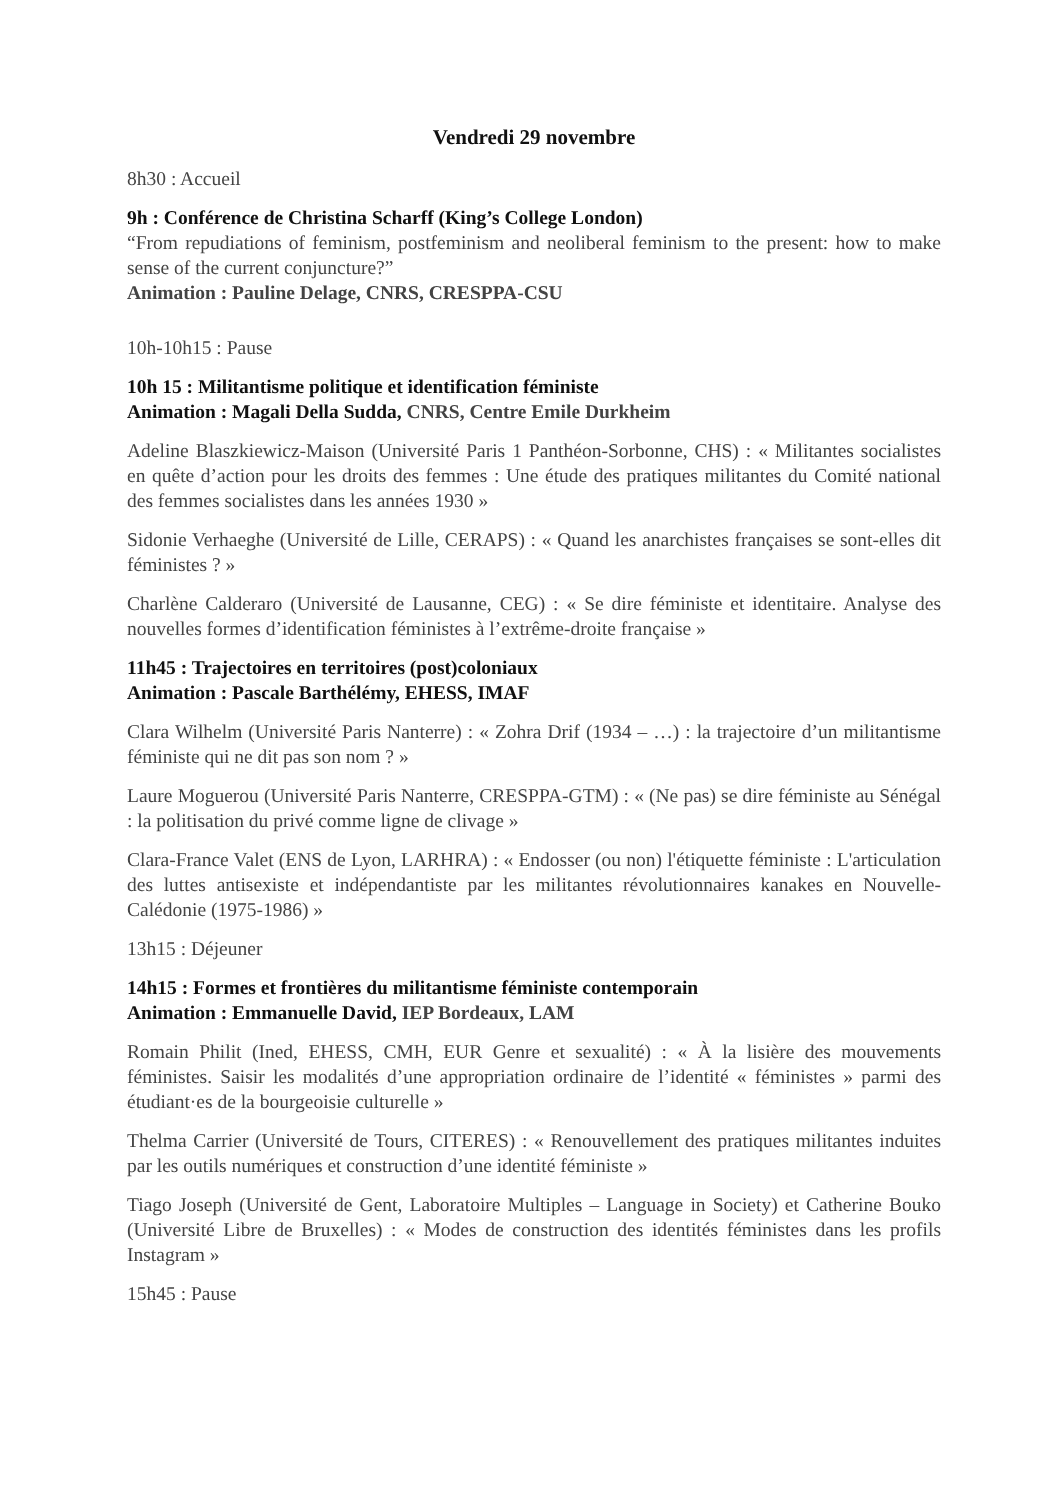Vendredi 29 novembre
8h30 : Accueil
9h : Conférence de Christina Scharff (King’s College London)
“From repudiations of feminism, postfeminism and neoliberal feminism to the present: how to make sense of the current conjuncture?”
Animation : Pauline Delage, CNRS, CRESPPA-CSU
10h-10h15 : Pause
10h 15 : Militantisme politique et identification féministe
Animation : Magali Della Sudda, CNRS, Centre Emile Durkheim
Adeline Blaszkiewicz-Maison (Université Paris 1 Panthéon-Sorbonne, CHS) : « Militantes socialistes en quête d’action pour les droits des femmes : Une étude des pratiques militantes du Comité national des femmes socialistes dans les années 1930 »
Sidonie Verhaeghe (Université de Lille, CERAPS) : « Quand les anarchistes françaises se sont-elles dit féministes ? »
Charlène Calderaro (Université de Lausanne, CEG) : « Se dire féministe et identitaire. Analyse des nouvelles formes d’identification féministes à l’extrême-droite française »
11h45 : Trajectoires en territoires (post)coloniaux
Animation : Pascale Barthélémy, EHESS, IMAF
Clara Wilhelm (Université Paris Nanterre) : « Zohra Drif (1934 – …) : la trajectoire d’un militantisme féministe qui ne dit pas son nom ? »
Laure Moguerou (Université Paris Nanterre, CRESPPA-GTM) : « (Ne pas) se dire féministe au Sénégal : la politisation du privé comme ligne de clivage »
Clara-France Valet (ENS de Lyon, LARHRA) : « Endosser (ou non) l'étiquette féministe : L'articulation des luttes antisexiste et indépendantiste par les militantes révolutionnaires kanakes en Nouvelle-Calédonie (1975-1986) »
13h15 : Déjeuner
14h15 : Formes et frontières du militantisme féministe contemporain
Animation : Emmanuelle David, IEP Bordeaux, LAM
Romain Philit (Ined, EHESS, CMH, EUR Genre et sexualité) : « À la lisière des mouvements féministes. Saisir les modalités d’une appropriation ordinaire de l’identité « féministes » parmi des étudiant·es de la bourgeoisie culturelle »
Thelma Carrier (Université de Tours, CITERES) : « Renouvellement des pratiques militantes induites par les outils numériques et construction d’une identité féministe »
Tiago Joseph (Université de Gent, Laboratoire Multiples – Language in Society) et Catherine Bouko (Université Libre de Bruxelles) : « Modes de construction des identités féministes dans les profils Instagram »
15h45 : Pause